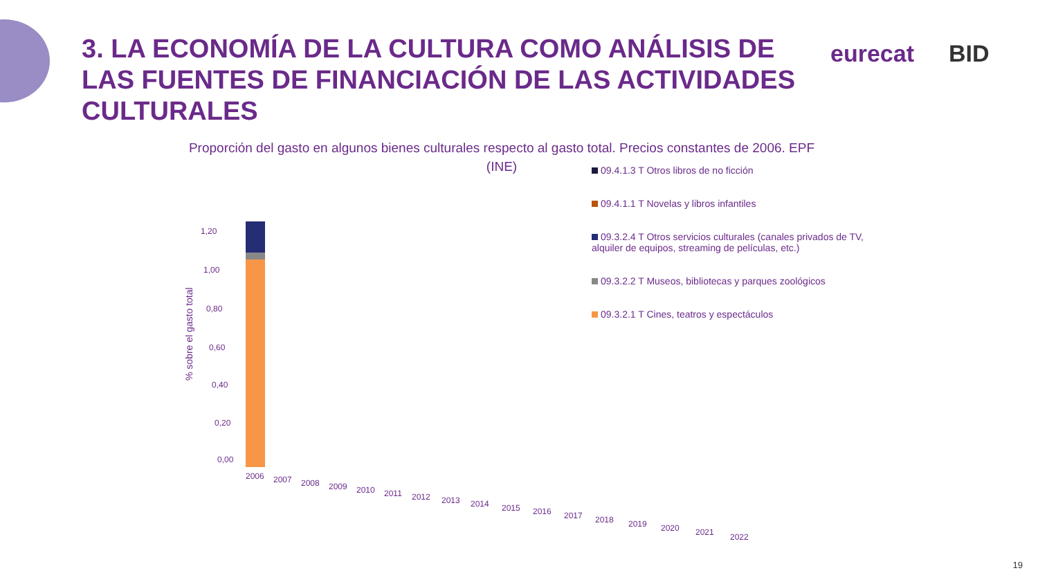3. LA ECONOMÍA DE LA CULTURA COMO ANÁLISIS DE LAS FUENTES DE FINANCIACIÓN DE LAS ACTIVIDADES CULTURALES
eurecat BID
Proporción del gasto en algunos bienes culturales respecto al gasto total. Precios constantes de 2006. EPF (INE)
09.4.1.3 T Otros libros de no ficción
09.4.1.1 T Novelas y libros infantiles
09.3.2.4 T Otros servicios culturales (canales privados de TV, alquiler de equipos, streaming de películas, etc.)
09.3.2.2 T Museos, bibliotecas y parques zoológicos
09.3.2.1 T Cines, teatros y espectáculos
% sobre el gasto total
1,20
1,00
0,80
0,60
0,40
0,20
0,00
2006
2007
2008
2009
2010
2011
2012
2013
2014
2015
2016
2017
2018
2019
2020
2021
2022
19